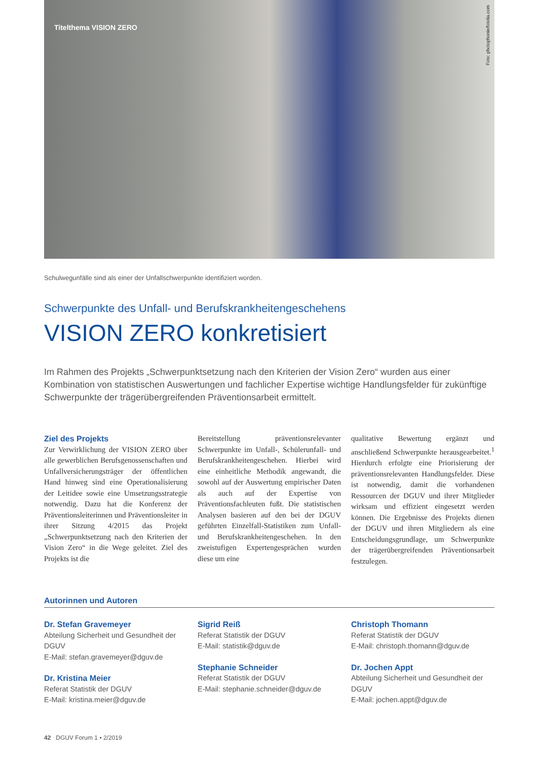Titelthema VISION ZERO
Foto: photophonie/fotolia.com
Schulwegunfälle sind als einer der Unfallschwerpunkte identifiziert worden.
Schwerpunkte des Unfall- und Berufskrankheitengeschehens
VISION ZERO konkretisiert
Im Rahmen des Projekts „Schwerpunktsetzung nach den Kriterien der Vision Zero“ wurden aus einer Kombination von statistischen Auswertungen und fachlicher Expertise wichtige Handlungsfelder für zukünftige Schwerpunkte der trägerübergreifenden Präventionsarbeit ermittelt.
Ziel des Projekts
Zur Verwirklichung der VISION ZERO über alle gewerblichen Berufsgenossenschaften und Unfallversicherungsträger der öffentlichen Hand hinweg sind eine Operationalisierung der Leitidee sowie eine Umsetzungsstrategie notwendig. Dazu hat die Konferenz der Präventionsleiterinnen und Präventionsleiter in ihrer Sitzung 4/2015 das Projekt „Schwerpunktsetzung nach den Kriterien der Vision Zero“ in die Wege geleitet. Ziel des Projekts ist die
Bereitstellung präventionsrelevanter Schwerpunkte im Unfall-, Schülerunfall- und Berufskrankheitengeschehen. Hierbei wird eine einheitliche Methodik angewandt, die sowohl auf der Auswertung empirischer Daten als auch auf der Expertise von Präventionsfachleuten fußt. Die statistischen Analysen basieren auf den bei der DGUV geführten Einzelfall-Statistiken zum Unfall- und Berufskrankheitengeschehen. In den zweistufigen Expertengesprächen wurden diese um eine
qualitative Bewertung ergänzt und anschließend Schwerpunkte herausgearbeitet.<sup>1</sup> Hierdurch erfolgte eine Priorisierung der präventionsrelevanten Handlungsfelder. Diese ist notwendig, damit die vorhandenen Ressourcen der DGUV und ihrer Mitglieder wirksam und effizient eingesetzt werden können. Die Ergebnisse des Projekts dienen der DGUV und ihren Mitgliedern als eine Entscheidungsgrundlage, um Schwerpunkte der trägerübergreifenden Präventionsarbeit festzulegen.
Autorinnen und Autoren
Dr. Stefan Gravemeyer
Abteilung Sicherheit und Gesundheit der DGUV
E-Mail: stefan.gravemeyer@dguv.de
Dr. Kristina Meier
Referat Statistik der DGUV
E-Mail: kristina.meier@dguv.de
Sigrid Reiß
Referat Statistik der DGUV
E-Mail: statistik@dguv.de
Stephanie Schneider
Referat Statistik der DGUV
E-Mail: stephanie.schneider@dguv.de
Christoph Thomann
Referat Statistik der DGUV
E-Mail: christoph.thomann@dguv.de
Dr. Jochen Appt
Abteilung Sicherheit und Gesundheit der DGUV
E-Mail: jochen.appt@dguv.de
42 DGUV Forum 1 • 2/2019